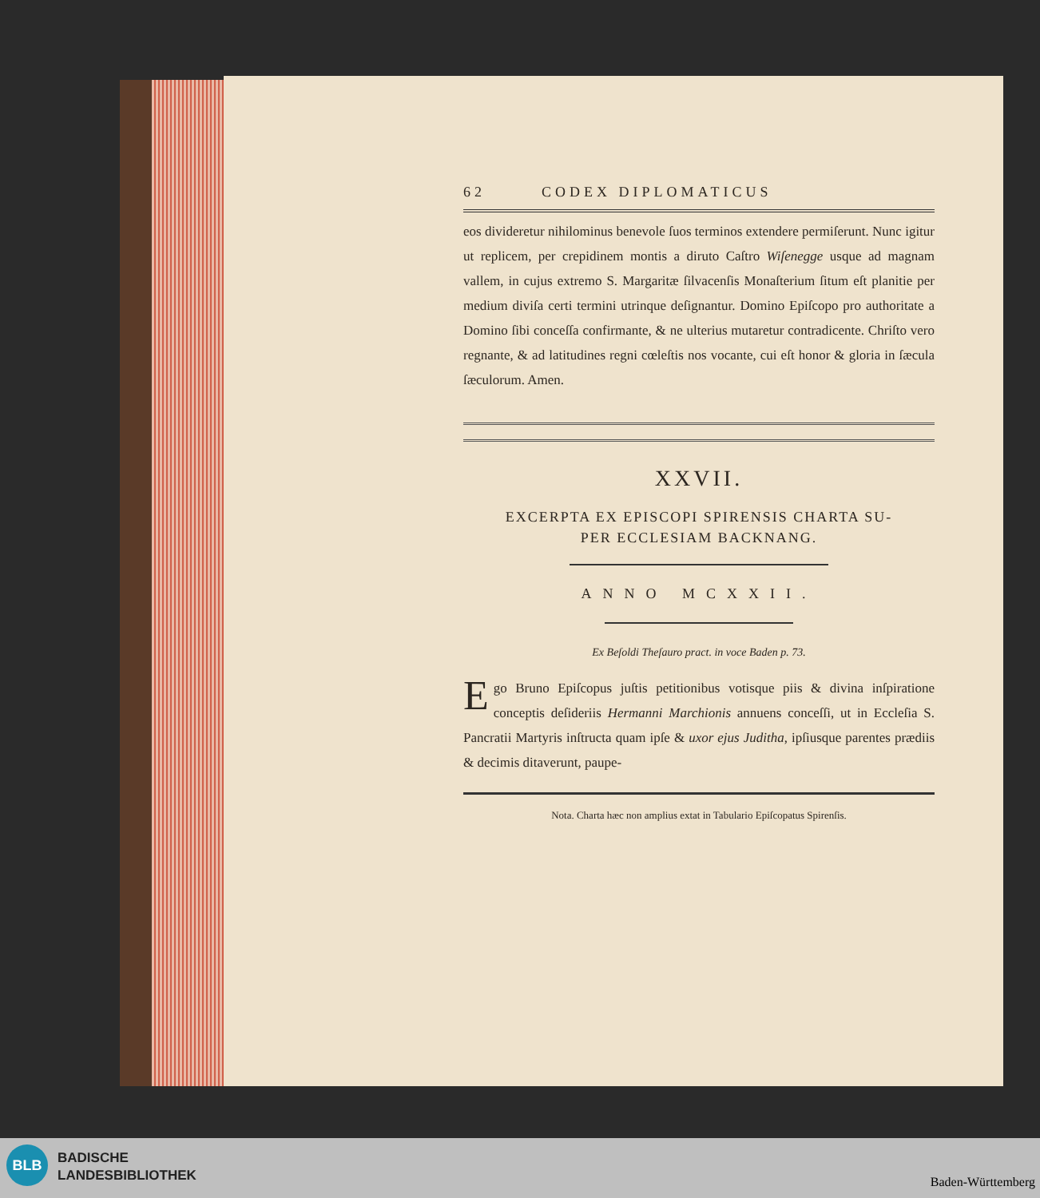62 CODEX DIPLOMATICUS
eos divideretur nihilominus benevole ſuos terminos extendere permiſerunt. Nunc igitur ut replicem, per crepidinem montis a diruto Caſtro Wiſenegge usque ad magnam vallem, in cujus extremo S. Margaritæ ſilvacenſis Monaſterium ſitum eſt planitie per medium diviſa certi termini utrinque deſignantur. Domino Epiſcopo pro authoritate a Domino ſibi conceſſa confirmante, & ne ulterius mutaretur contradicente. Chriſto vero regnante, & ad latitudines regni cœleſtis nos vocante, cui eſt honor & gloria in ſæcula ſæculorum. Amen.
XXVII.
EXCERPTA EX EPISCOPI SPIRENSIS CHARTA SU-
PER ECCLESIAM BACKNANG.
ANNO MCXXII.
Ex Beſoldi Theſauro pract. in voce Baden p. 73.
Ego Bruno Epiſcopus juſtis petitionibus votisque piis & divina inſpiratione conceptis deſideriis Hermanni Marchionis annuens conceſſi, ut in Eccleſia S. Pancratii Martyris inſtructa quam ipſe & uxor ejus Juditha, ipſiusque parentes prædiis & decimis ditaverunt, paupe-
Nota. Charta hæc non amplius extat in Tabulario Epiſcopatus Spirenſis.
BLB
BADISCHE
LANDESBIBLIOTHEK
Baden-Württemberg